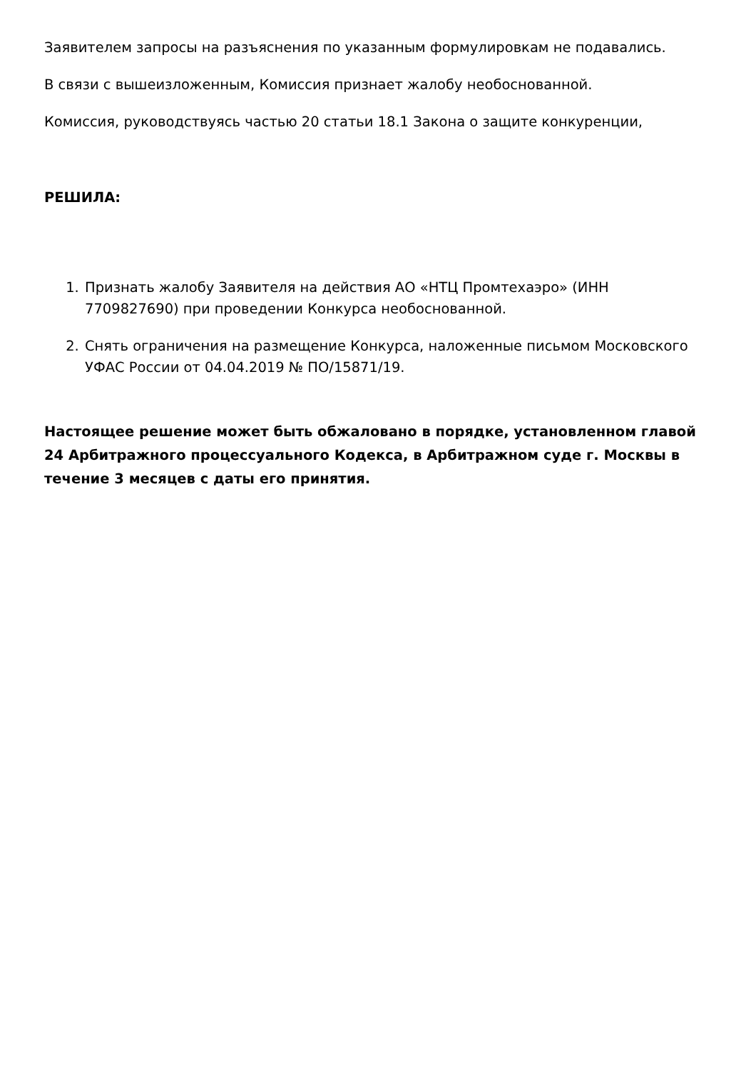Заявителем запросы на разъяснения по указанным формулировкам не подавались.
В связи с вышеизложенным, Комиссия признает жалобу необоснованной.
Комиссия, руководствуясь частью 20 статьи 18.1 Закона о защите конкуренции,
РЕШИЛА:
1. Признать жалобу Заявителя на действия АО «НТЦ Промтехаэро» (ИНН 7709827690) при проведении Конкурса необоснованной.
2. Снять ограничения на размещение Конкурса, наложенные письмом Московского УФАС России от 04.04.2019 № ПО/15871/19.
Настоящее решение может быть обжаловано в порядке, установленном главой 24 Арбитражного процессуального Кодекса, в Арбитражном суде г. Москвы в течение 3 месяцев с даты его принятия.